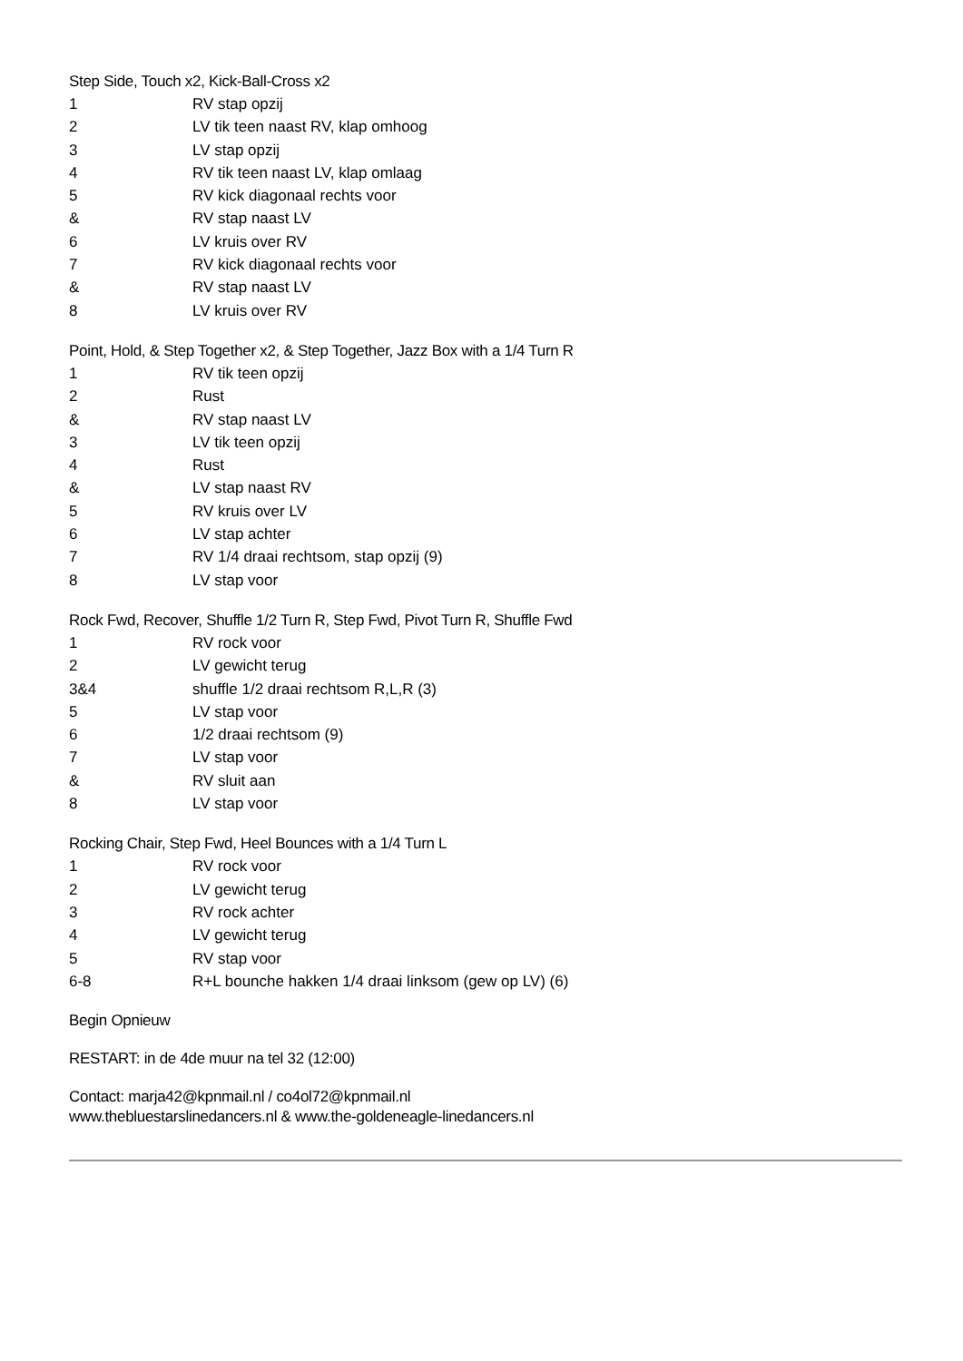Step Side, Touch x2, Kick-Ball-Cross x2
| 1 | RV stap opzij |
| 2 | LV tik teen naast RV, klap omhoog |
| 3 | LV stap opzij |
| 4 | RV tik teen naast LV, klap omlaag |
| 5 | RV kick diagonaal rechts voor |
| & | RV stap naast LV |
| 6 | LV kruis over RV |
| 7 | RV kick diagonaal rechts voor |
| & | RV stap naast LV |
| 8 | LV kruis over RV |
Point, Hold, & Step Together x2, & Step Together, Jazz Box with a 1/4 Turn R
| 1 | RV tik teen opzij |
| 2 | Rust |
| & | RV stap naast LV |
| 3 | LV tik teen opzij |
| 4 | Rust |
| & | LV stap naast RV |
| 5 | RV kruis over LV |
| 6 | LV stap achter |
| 7 | RV 1/4 draai rechtsom, stap opzij (9) |
| 8 | LV stap voor |
Rock Fwd, Recover, Shuffle 1/2 Turn R, Step Fwd, Pivot Turn R, Shuffle Fwd
| 1 | RV rock voor |
| 2 | LV gewicht terug |
| 3&4 | shuffle 1/2 draai rechtsom R,L,R (3) |
| 5 | LV stap voor |
| 6 | 1/2 draai rechtsom (9) |
| 7 | LV stap voor |
| & | RV sluit aan |
| 8 | LV stap voor |
Rocking Chair, Step Fwd, Heel Bounces with a 1/4 Turn L
| 1 | RV rock voor |
| 2 | LV gewicht terug |
| 3 | RV rock achter |
| 4 | LV gewicht terug |
| 5 | RV stap voor |
| 6-8 | R+L bounche hakken 1/4 draai linksom (gew op LV) (6) |
Begin Opnieuw
RESTART: in de 4de muur na tel 32 (12:00)
Contact: marja42@kpnmail.nl / co4ol72@kpnmail.nl
www.thebluestarslinedancers.nl & www.the-goldeneagle-linedancers.nl